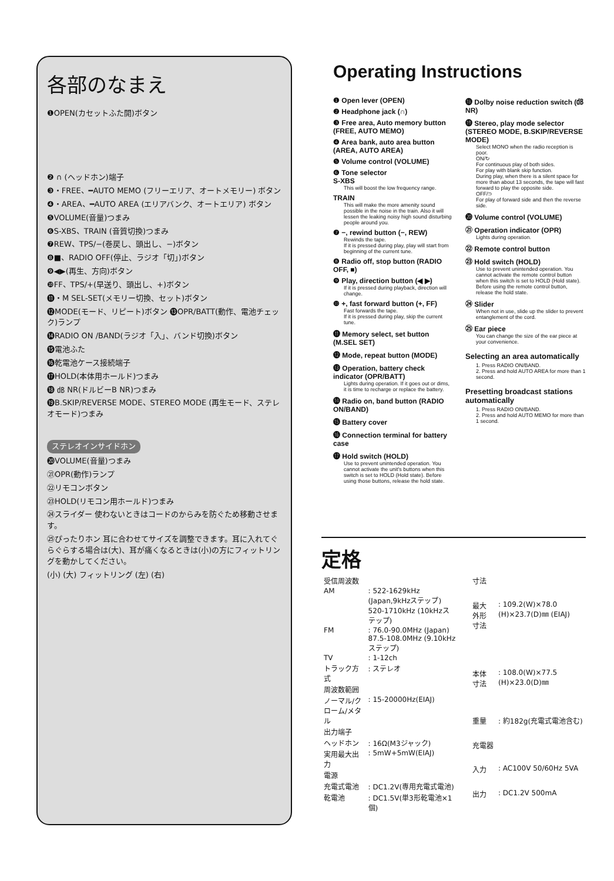各部のなまえ
❶OPEN(カセットふた開)ボタン
❷ ∩ (ヘッドホン)端子
❸・FREE、━AUTO MEMO (フリーエリア、オートメモリー) ボタン
❹・AREA、━AUTO AREA (エリアバンク、オートエリア) ボタン
❺VOLUME(音量)つまみ
❻S-XBS、TRAIN (音質切換)つまみ
❼REW、TPS/−(巻戻し、頭出し、−)ボタン
❽■、RADIO OFF(停止、ラジオ「切」)ボタン
❾◀▶(再生、方向)ボタン
❿FF、TPS/+(早送り、頭出し、+)ボタン
⓫・M SEL-SET(メモリー切換、セット)ボタン
⓬MODE(モード、リピート)ボタン ⓭OPR/BATT(動作、電池チェック)ランプ
⓮RADIO ON /BAND(ラジオ「入」、バンド切換)ボタン
⓯電池ふた
⓰乾電池ケース接続端子
⓱HOLD(本体用ホールド)つまみ
⓲ ㏈ NR(ドルビーB NR)つまみ
⓳B.SKIP/REVERSE MODE、STEREO MODE (再生モード、ステレオモード)つまみ
ステレオインサイドホン
⓴VOLUME(音量)つまみ
㉑OPR(動作)ランプ
㉒リモコンボタン
㉓HOLD(リモコン用ホールド)つまみ
㉔スライダー 使わないときはコードのからみを防ぐため移動させます。
㉕ぴったりホン 耳に合わせてサイズを調整できます。耳に入れてぐらぐらする場合は(大)、耳が痛くなるときは(小)の方にフィットリングを動かしてください。
(小) (大) フィットリング (左) (右)
Operating Instructions
❶ Open lever (OPEN)
❷ Headphone jack (∩)
❸ Free area, Auto memory button (FREE, AUTO MEMO)
❹ Area bank, auto area button (AREA, AUTO AREA)
❺ Volume control (VOLUME)
❻ Tone selector
S-XBS
This will boost the low frequency range.
TRAIN
This will make the more amenity sound possible in the noise in the train. Also it will lessen the leaking noisy high sound disturbing people around you.
❼ −, rewind button (−, REW)
Rewinds the tape.
If it is pressed during play, play will start from beginning of the current tune.
❽ Radio off, stop button (RADIO OFF, ■)
❾ Play, direction button (◀ ▶)
If it is pressed during playback, direction will change.
❿ +, fast forward button (+, FF)
Fast forwards the tape.
If it is pressed during play, skip the current tune.
⓫ Memory select, set button (M.SEL SET)
⓬ Mode, repeat button (MODE)
⓭ Operation, battery check indicator (OPR/BATT)
Lights during operation. If it goes out or dims, it is time to recharge or replace the battery.
⓮ Radio on, band button (RADIO ON/BAND)
⓯ Battery cover
⓰ Connection terminal for battery case
⓱ Hold switch (HOLD)
Use to prevent unintended operation. You cannot activate the unit's buttons when this switch is set to HOLD (Hold state). Before using those buttons, release the hold state.
⓲ Dolby noise reduction switch (㏈ NR)
⓳ Stereo, play mode selector (STEREO MODE, B.SKIP/REVERSE MODE)
Select MONO when the radio reception is poor.
ON/↻
For continuous play of both sides.
For play with blank skip function.
During play, when there is a silent space for more than about 13 seconds, the tape will fast forward to play the opposite side.
OFF/⊃
For play of forward side and then the reverse side.
⓴ Volume control (VOLUME)
㉑ Operation indicator (OPR)
Lights during operation.
㉒ Remote control button
㉓ Hold switch (HOLD)
Use to prevent unintended operation. You cannot activate the remote control button when this switch is set to HOLD (Hold state).
Before using the remote control button, release the hold state.
㉔ Slider
When not in use, slide up the slider to prevent entanglement of the cord.
㉕ Ear piece
You can change the size of the ear piece at your convenience.
Selecting an area automatically
1. Press RADIO ON/BAND.
2. Press and hold AUTO AREA for more than 1 second.
Presetting broadcast stations automatically
1. Press RADIO ON/BAND.
2. Press and hold AUTO MEMO for more than 1 second.
定格
| 受信周波数 | |
| AM | : 522-1629kHz (Japan,9kHzステップ) 520-1710kHz (10kHzステップ) |
| FM | : 76.0-90.0MHz (Japan) 87.5-108.0MHz (9.10kHzステップ) |
| TV | : 1-12ch |
| トラック方式 | : ステレオ |
| 周波数範囲 | |
| ノーマル/クローム/メタル | : 15-20000Hz(EIAJ) |
| 出力端子 | |
| ヘッドホン | : 16Ω(M3ジャック) |
| 実用最大出力 | : 5mW+5mW(EIAJ) |
| 電源 | |
| 充電式電池 | : DC1.2V(専用充電式電池) |
| 乾電池 | : DC1.5V(単3形乾電池×1個) |
| 寸法 | |
| 最大外形寸法 | : 109.2(W)×78.0 (H)×23.7(D)㎜ (EIAJ) |
| 本体寸法 | : 108.0(W)×77.5 (H)×23.0(D)㎜ |
| 重量 | : 約182g(充電式電池含む) |
| 充電器 | |
| 入力 | : AC100V 50/60Hz 5VA |
| 出力 | : DC1.2V 500mA |